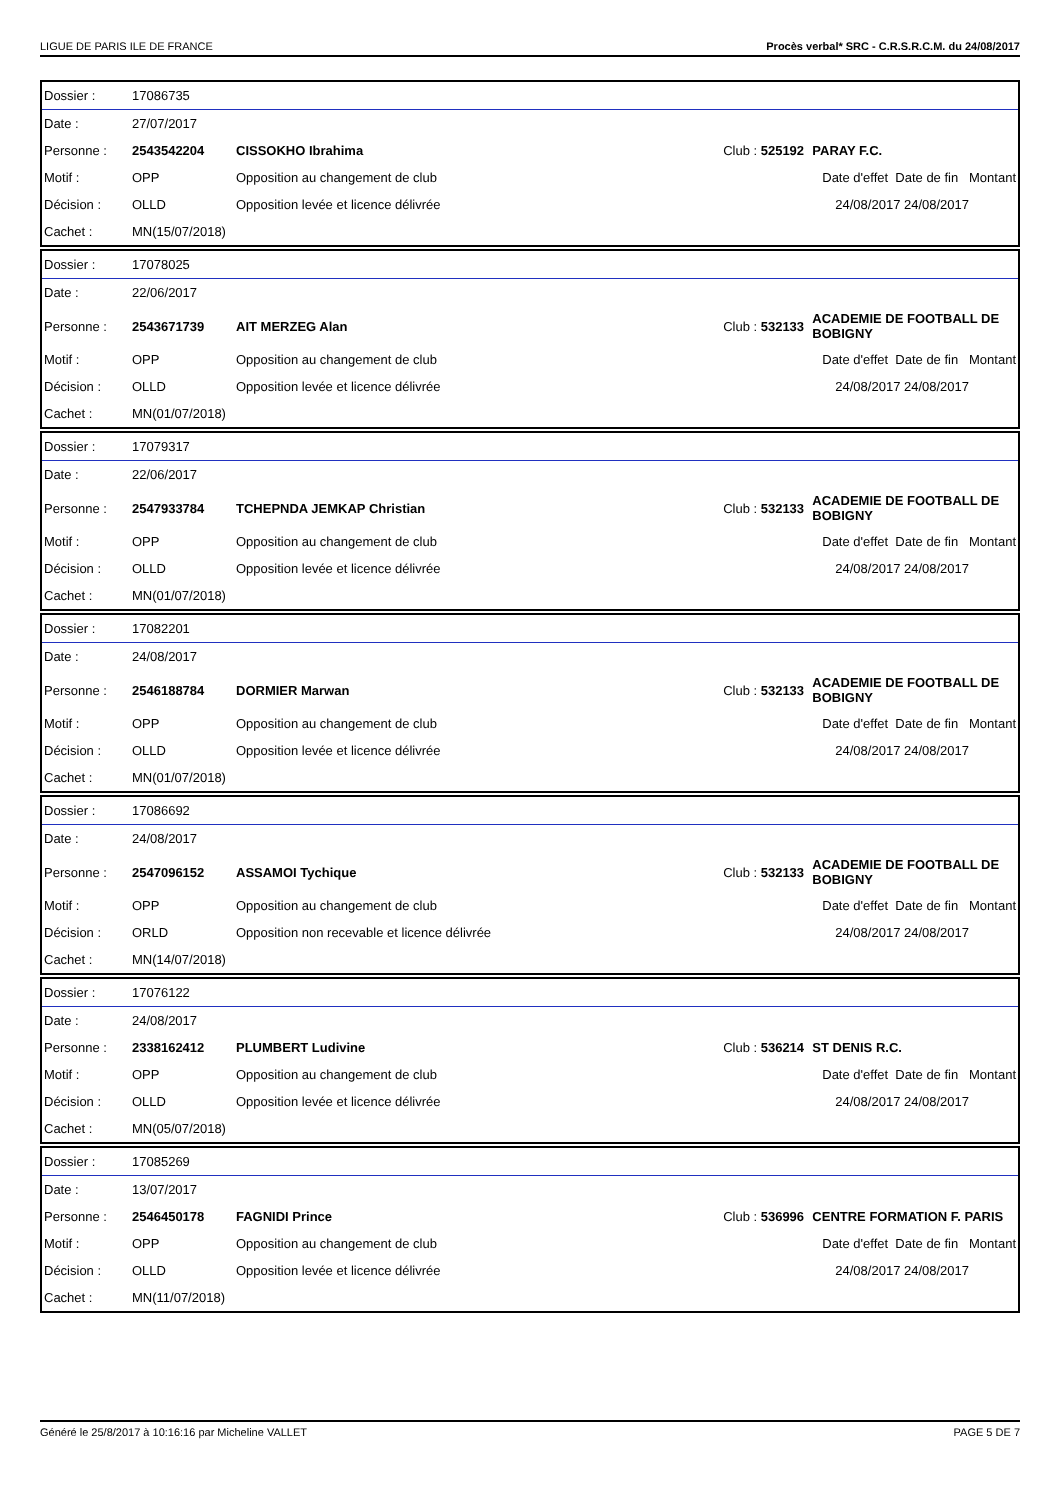LIGUE DE PARIS ILE DE FRANCE Procès verbal* SRC - C.R.S.R.C.M. du 24/08/2017
| Dossier : | 17086735 | | | |
| Date : | 27/07/2017 | | | |
| Personne : | 2543542204 | CISSOKHO Ibrahima | Club : 525192 | PARAY F.C. |
| Motif : | OPP | Opposition au changement de club | | Date d'effet Date de fin Montant |
| Décision : | OLLD | Opposition levée et licence délivrée | | 24/08/2017 24/08/2017 |
| Cachet : | MN(15/07/2018) | | | |
| Dossier : | 17078025 | | | |
| Date : | 22/06/2017 | | | |
| Personne : | 2543671739 | AIT MERZEG Alan | Club : 532133 | ACADEMIE DE FOOTBALL DE BOBIGNY |
| Motif : | OPP | Opposition au changement de club | | Date d'effet Date de fin Montant |
| Décision : | OLLD | Opposition levée et licence délivrée | | 24/08/2017 24/08/2017 |
| Cachet : | MN(01/07/2018) | | | |
| Dossier : | 17079317 | | | |
| Date : | 22/06/2017 | | | |
| Personne : | 2547933784 | TCHEPNDA JEMKAP Christian | Club : 532133 | ACADEMIE DE FOOTBALL DE BOBIGNY |
| Motif : | OPP | Opposition au changement de club | | Date d'effet Date de fin Montant |
| Décision : | OLLD | Opposition levée et licence délivrée | | 24/08/2017 24/08/2017 |
| Cachet : | MN(01/07/2018) | | | |
| Dossier : | 17082201 | | | |
| Date : | 24/08/2017 | | | |
| Personne : | 2546188784 | DORMIER Marwan | Club : 532133 | ACADEMIE DE FOOTBALL DE BOBIGNY |
| Motif : | OPP | Opposition au changement de club | | Date d'effet Date de fin Montant |
| Décision : | OLLD | Opposition levée et licence délivrée | | 24/08/2017 24/08/2017 |
| Cachet : | MN(01/07/2018) | | | |
| Dossier : | 17086692 | | | |
| Date : | 24/08/2017 | | | |
| Personne : | 2547096152 | ASSAMOI Tychique | Club : 532133 | ACADEMIE DE FOOTBALL DE BOBIGNY |
| Motif : | OPP | Opposition au changement de club | | Date d'effet Date de fin Montant |
| Décision : | ORLD | Opposition non recevable et licence délivrée | | 24/08/2017 24/08/2017 |
| Cachet : | MN(14/07/2018) | | | |
| Dossier : | 17076122 | | | |
| Date : | 24/08/2017 | | | |
| Personne : | 2338162412 | PLUMBERT Ludivine | Club : 536214 | ST DENIS R.C. |
| Motif : | OPP | Opposition au changement de club | | Date d'effet Date de fin Montant |
| Décision : | OLLD | Opposition levée et licence délivrée | | 24/08/2017 24/08/2017 |
| Cachet : | MN(05/07/2018) | | | |
| Dossier : | 17085269 | | | |
| Date : | 13/07/2017 | | | |
| Personne : | 2546450178 | FAGNIDI Prince | Club : 536996 | CENTRE FORMATION F. PARIS |
| Motif : | OPP | Opposition au changement de club | | Date d'effet Date de fin Montant |
| Décision : | OLLD | Opposition levée et licence délivrée | | 24/08/2017 24/08/2017 |
| Cachet : | MN(11/07/2018) | | | |
Généré le 25/8/2017 à 10:16:16 par Micheline VALLET PAGE 5 DE 7